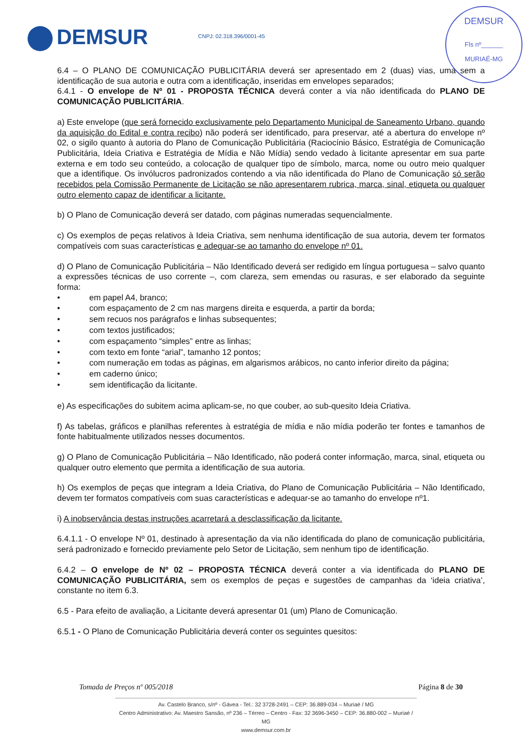DEMSUR CNPJ: 02.318.396/0001-45
DEMSUR
Fls nº______
MURIAÉ-MG
6.4 – O PLANO DE COMUNICAÇÃO PUBLICITÁRIA deverá ser apresentado em 2 (duas) vias, uma sem a identificação de sua autoria e outra com a identificação, inseridas em envelopes separados;
6.4.1 - O envelope de Nº 01 - PROPOSTA TÉCNICA deverá conter a via não identificada do PLANO DE COMUNICAÇÃO PUBLICITÁRIA.
a) Este envelope (que será fornecido exclusivamente pelo Departamento Municipal de Saneamento Urbano, quando da aquisição do Edital e contra recibo) não poderá ser identificado, para preservar, até a abertura do envelope nº 02, o sigilo quanto à autoria do Plano de Comunicação Publicitária (Raciocínio Básico, Estratégia de Comunicação Publicitária, Ideia Criativa e Estratégia de Mídia e Não Mídia) sendo vedado à licitante apresentar em sua parte externa e em todo seu conteúdo, a colocação de qualquer tipo de símbolo, marca, nome ou outro meio qualquer que a identifique. Os invólucros padronizados contendo a via não identificada do Plano de Comunicação só serão recebidos pela Comissão Permanente de Licitação se não apresentarem rubrica, marca, sinal, etiqueta ou qualquer outro elemento capaz de identificar a licitante.
b) O Plano de Comunicação deverá ser datado, com páginas numeradas sequencialmente.
c) Os exemplos de peças relativos à Ideia Criativa, sem nenhuma identificação de sua autoria, devem ter formatos compatíveis com suas características e adequar-se ao tamanho do envelope nº 01.
d) O Plano de Comunicação Publicitária – Não Identificado deverá ser redigido em língua portuguesa – salvo quanto a expressões técnicas de uso corrente –, com clareza, sem emendas ou rasuras, e ser elaborado da seguinte forma:
• em papel A4, branco;
• com espaçamento de 2 cm nas margens direita e esquerda, a partir da borda;
• sem recuos nos parágrafos e linhas subsequentes;
• com textos justificados;
• com espaçamento “simples” entre as linhas;
• com texto em fonte “arial”, tamanho 12 pontos;
• com numeração em todas as páginas, em algarismos arábicos, no canto inferior direito da página;
• em caderno único;
• sem identificação da licitante.
e) As especificações do subitem acima aplicam-se, no que couber, ao sub-quesito Ideia Criativa.
f) As tabelas, gráficos e planilhas referentes à estratégia de mídia e não mídia poderão ter fontes e tamanhos de fonte habitualmente utilizados nesses documentos.
g) O Plano de Comunicação Publicitária – Não Identificado, não poderá conter informação, marca, sinal, etiqueta ou qualquer outro elemento que permita a identificação de sua autoria.
h) Os exemplos de peças que integram a Ideia Criativa, do Plano de Comunicação Publicitária – Não Identificado, devem ter formatos compatíveis com suas características e adequar-se ao tamanho do envelope nº1.
i) A inobservância destas instruções acarretará a desclassificação da licitante.
6.4.1.1 - O envelope Nº 01, destinado à apresentação da via não identificada do plano de comunicação publicitária, será padronizado e fornecido previamente pelo Setor de Licitação, sem nenhum tipo de identificação.
6.4.2 – O envelope de Nº 02 – PROPOSTA TÉCNICA deverá conter a via identificada do PLANO DE COMUNICAÇÃO PUBLICITÁRIA, sem os exemplos de peças e sugestões de campanhas da ‘ideia criativa’, constante no item 6.3.
6.5 - Para efeito de avaliação, a Licitante deverá apresentar 01 (um) Plano de Comunicação.
6.5.1 - O Plano de Comunicação Publicitária deverá conter os seguintes quesitos:
Tomada de Preços nº 005/2018 Página 8 de 30
Av. Castelo Branco, s/nº - Gávea - Tel.: 32 3728-2491 – CEP: 36.889-034 – Muriaé / MG
Centro Administrativo: Av. Maestro Sansão, nº 236 – Térreo – Centro - Fax: 32 3696-3450 – CEP: 36.880-002 – Muriaé / MG
www.demsur.com.br